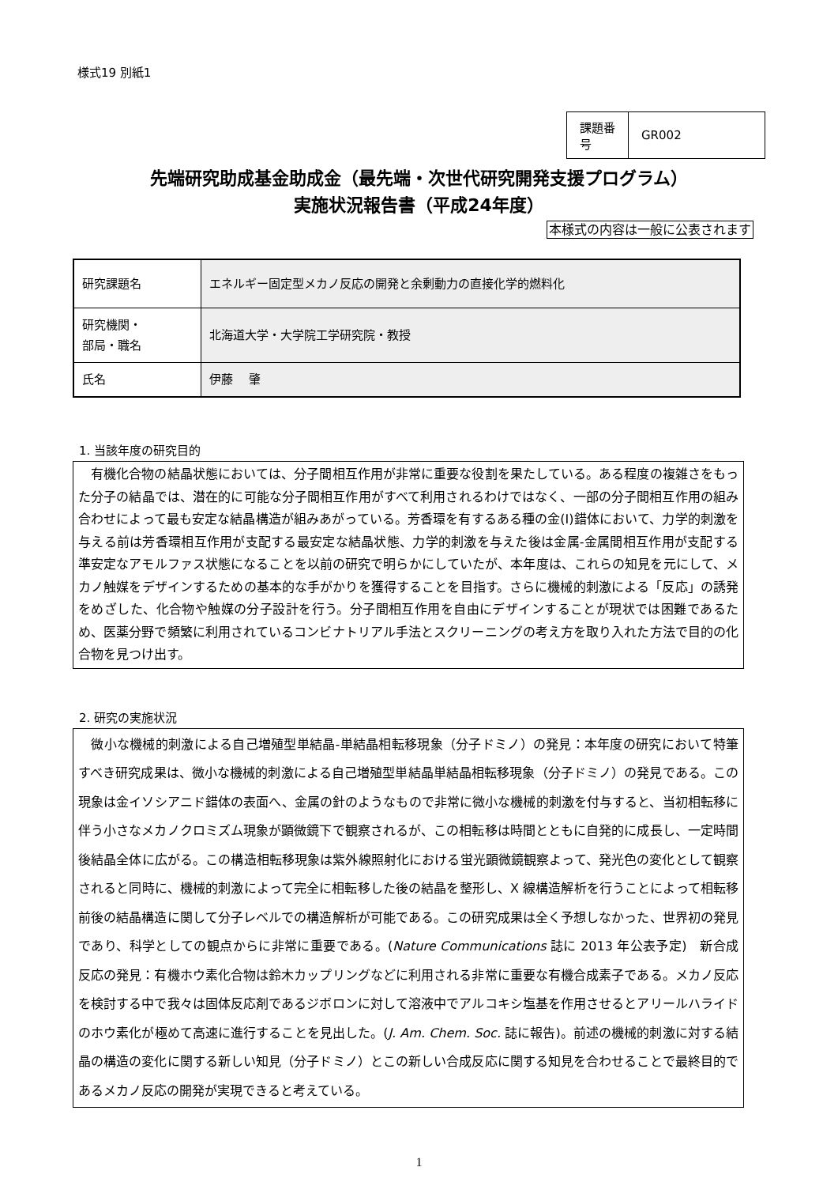様式19 別紙1
| 課題番号 | GR002 |
先端研究助成基金助成金（最先端・次世代研究開発支援プログラム）
実施状況報告書（平成24年度）
本様式の内容は一般に公表されます
| 研究課題名 | エネルギー固定型メカノ反応の開発と余剰動力の直接化学的燃料化 |
| 研究機関・ 部局・職名 | 北海道大学・大学院工学研究院・教授 |
| 氏名 | 伊藤 肇 |
1. 当該年度の研究目的
　有機化合物の結晶状態においては、分子間相互作用が非常に重要な役割を果たしている。ある程度の複雑さをもった分子の結晶では、潜在的に可能な分子間相互作用がすべて利用されるわけではなく、一部の分子間相互作用の組み合わせによって最も安定な結晶構造が組みあがっている。芳香環を有するある種の金(I)錯体において、力学的刺激を与える前は芳香環相互作用が支配する最安定な結晶状態、力学的刺激を与えた後は金属-金属間相互作用が支配する準安定なアモルファス状態になることを以前の研究で明らかにしていたが、本年度は、これらの知見を元にして、メカノ触媒をデザインするための基本的な手がかりを獲得することを目指す。さらに機械的刺激による「反応」の誘発をめざした、化合物や触媒の分子設計を行う。分子間相互作用を自由にデザインすることが現状では困難であるため、医薬分野で頻繁に利用されているコンビナトリアル手法とスクリーニングの考え方を取り入れた方法で目的の化合物を見つけ出す。
2. 研究の実施状況
　微小な機械的刺激による自己増殖型単結晶-単結晶相転移現象（分子ドミノ）の発見：本年度の研究において特筆すべき研究成果は、微小な機械的刺激による自己増殖型単結晶単結晶相転移現象（分子ドミノ）の発見である。この現象は金イソシアニド錯体の表面へ、金属の針のようなもので非常に微小な機械的刺激を付与すると、当初相転移に伴う小さなメカノクロミズム現象が顕微鏡下で観察されるが、この相転移は時間とともに自発的に成長し、一定時間後結晶全体に広がる。この構造相転移現象は紫外線照射化における蛍光顕微鏡観察よって、発光色の変化として観察されると同時に、機械的刺激によって完全に相転移した後の結晶を整形し、X 線構造解析を行うことによって相転移前後の結晶構造に関して分子レベルでの構造解析が可能である。この研究成果は全く予想しなかった、世界初の発見であり、科学としての観点からに非常に重要である。(Nature Communications 誌に 2013 年公表予定)　新合成反応の発見：有機ホウ素化合物は鈴木カップリングなどに利用される非常に重要な有機合成素子である。メカノ反応を検討する中で我々は固体反応剤であるジボロンに対して溶液中でアルコキシ塩基を作用させるとアリールハライドのホウ素化が極めて高速に進行することを見出した。(J. Am. Chem. Soc. 誌に報告)。前述の機械的刺激に対する結晶の構造の変化に関する新しい知見（分子ドミノ）とこの新しい合成反応に関する知見を合わせることで最終目的であるメカノ反応の開発が実現できると考えている。
1